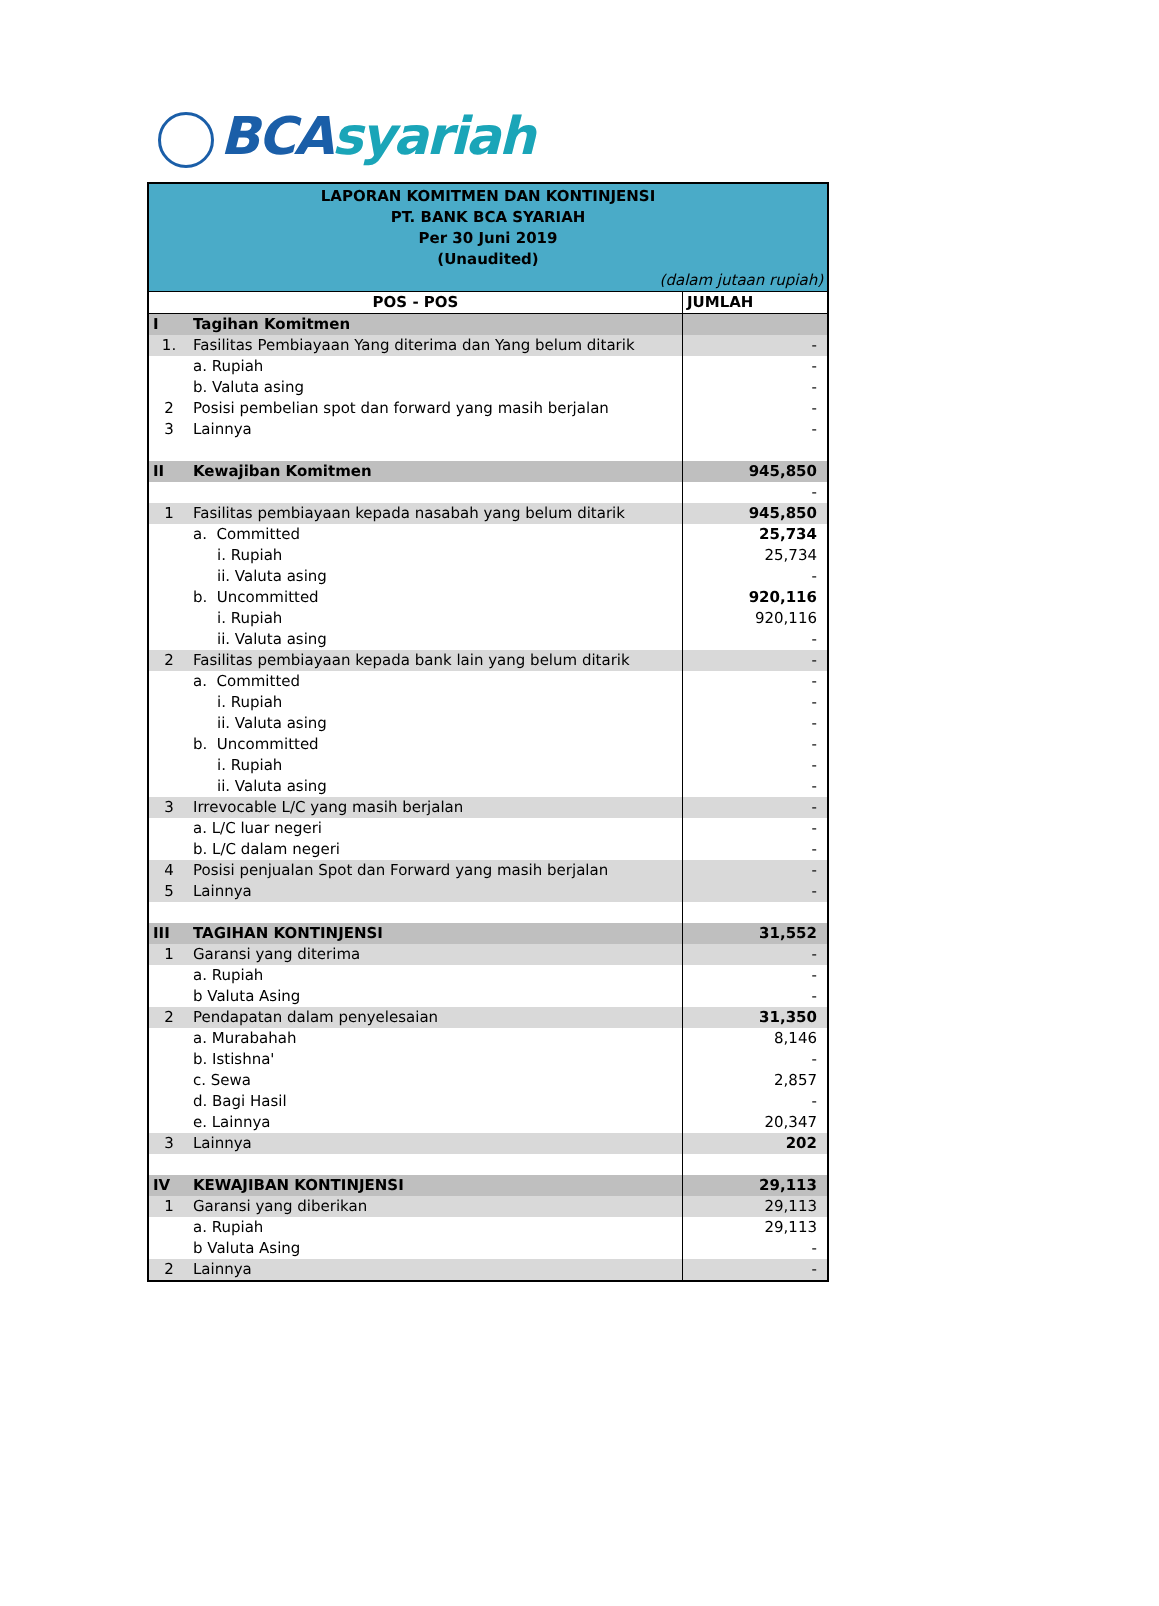BCA syariah
| LAPORAN KOMITMEN DAN KONTINJENSI PT. BANK BCA SYARIAH Per 30 Juni 2019 (Unaudited) (dalam jutaan rupiah) | | |
| POS - POS | | JUMLAH |
| I | Tagihan Komitmen | |
| 1. | Fasilitas Pembiayaan Yang diterima dan Yang belum ditarik | - |
| | a. Rupiah | - |
| | b. Valuta asing | - |
| 2 | Posisi pembelian spot dan forward yang masih berjalan | - |
| 3 | Lainnya | - |
| II | Kewajiban Komitmen | 945,850 |
| | | - |
| 1 | Fasilitas pembiayaan kepada nasabah yang belum ditarik | 945,850 |
| | a. Committed | 25,734 |
| | i. Rupiah | 25,734 |
| | ii. Valuta asing | - |
| | b. Uncommitted | 920,116 |
| | i. Rupiah | 920,116 |
| | ii. Valuta asing | - |
| 2 | Fasilitas pembiayaan kepada bank lain yang belum ditarik | - |
| | a. Committed | - |
| | i. Rupiah | - |
| | ii. Valuta asing | - |
| | b. Uncommitted | - |
| | i. Rupiah | - |
| | ii. Valuta asing | - |
| 3 | Irrevocable L/C yang masih berjalan | - |
| | a. L/C luar negeri | - |
| | b. L/C dalam negeri | - |
| 4 | Posisi penjualan Spot dan Forward yang masih berjalan | - |
| 5 | Lainnya | - |
| III | TAGIHAN KONTINJENSI | 31,552 |
| 1 | Garansi yang diterima | - |
| | a. Rupiah | - |
| | b Valuta Asing | - |
| 2 | Pendapatan dalam penyelesaian | 31,350 |
| | a. Murabahah | 8,146 |
| | b. Istishna' | - |
| | c. Sewa | 2,857 |
| | d. Bagi Hasil | - |
| | e. Lainnya | 20,347 |
| 3 | Lainnya | 202 |
| IV | KEWAJIBAN KONTINJENSI | 29,113 |
| 1 | Garansi yang diberikan | 29,113 |
| | a. Rupiah | 29,113 |
| | b Valuta Asing | - |
| 2 | Lainnya | - |